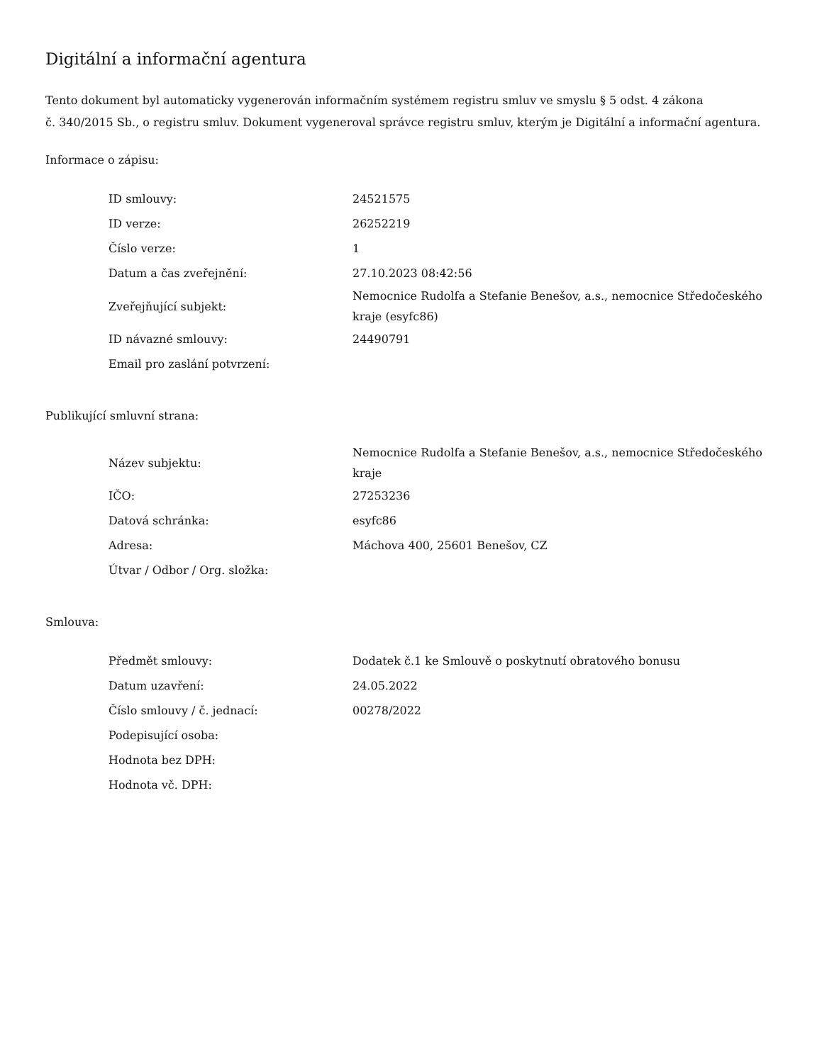Digitální a informační agentura
Tento dokument byl automaticky vygenerován informačním systémem registru smluv ve smyslu § 5 odst. 4 zákona
č. 340/2015 Sb., o registru smluv. Dokument vygeneroval správce registru smluv, kterým je Digitální a informační agentura.
Informace o zápisu:
| ID smlouvy: | 24521575 |
| ID verze: | 26252219 |
| Číslo verze: | 1 |
| Datum a čas zveřejnění: | 27.10.2023 08:42:56 |
| Zveřejňující subjekt: | Nemocnice Rudolfa a Stefanie Benešov, a.s., nemocnice Středočeského kraje (esyfc86) |
| ID návazné smlouvy: | 24490791 |
| Email pro zaslání potvrzení: | |
Publikující smluvní strana:
| Název subjektu: | Nemocnice Rudolfa a Stefanie Benešov, a.s., nemocnice Středočeského kraje |
| IČO: | 27253236 |
| Datová schránka: | esyfc86 |
| Adresa: | Máchova 400, 25601 Benešov, CZ |
| Útvar / Odbor / Org. složka: | |
Smlouva:
| Předmět smlouvy: | Dodatek č.1 ke Smlouvě o poskytnutí obratového bonusu |
| Datum uzavření: | 24.05.2022 |
| Číslo smlouvy / č. jednací: | 00278/2022 |
| Podepisující osoba: | |
| Hodnota bez DPH: | |
| Hodnota vč. DPH: | |